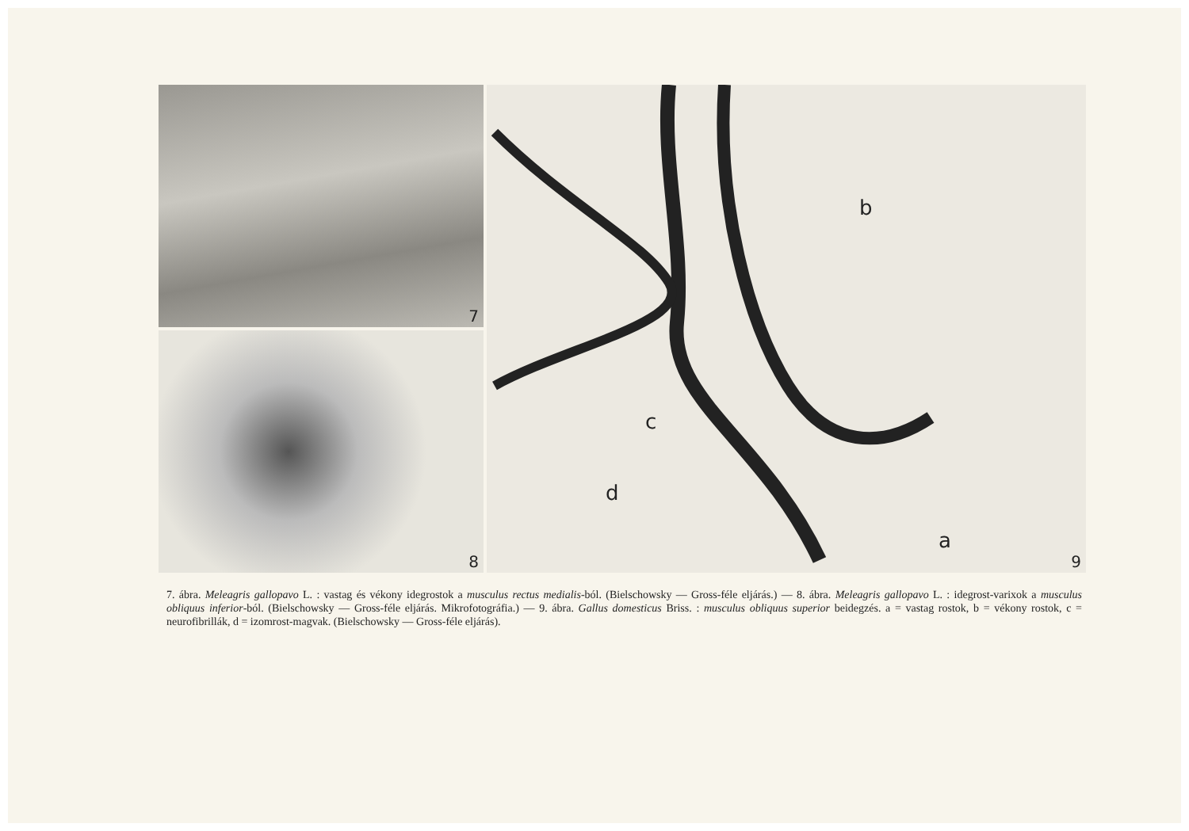7
8
b
c
d
a
9
7. ábra. Meleagris gallopavo L. : vastag és vékony idegrostok a musculus rectus medialis-ból. (Bielschowsky — Gross-féle eljárás.) — 8. ábra. Meleagris gallopavo L. : idegrost-varixok a musculus obliquus inferior-ból. (Bielschowsky — Gross-féle eljárás. Mikrofotográfia.) — 9. ábra. Gallus domesticus Briss. : musculus obliquus superior beidegzés. a = vastag rostok, b = vékony rostok, c = neurofibrillák, d = izomrost-magvak. (Bielschowsky — Gross-féle eljárás).